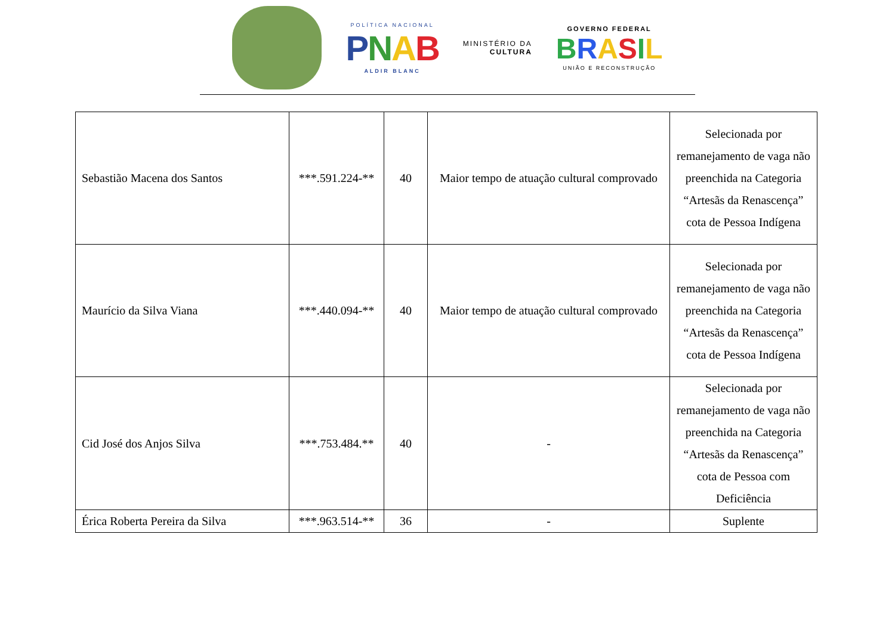POLÍTICA NACIONAL
PNAB
ALDIR BLANC
MINISTÉRIO DA
CULTURA
GOVERNO FEDERAL
BRASIL
UNIÃO E RECONSTRUÇÃO
| Sebastião Macena dos Santos | ***.591.224-** | 40 | Maior tempo de atuação cultural comprovado | Selecionada por remanejamento de vaga não preenchida na Categoria “Artesãs da Renascença” cota de Pessoa Indígena |
| Maurício da Silva Viana | ***.440.094-** | 40 | Maior tempo de atuação cultural comprovado | Selecionada por remanejamento de vaga não preenchida na Categoria “Artesãs da Renascença” cota de Pessoa Indígena |
| Cid José dos Anjos Silva | ***.753.484.** | 40 | - | Selecionada por remanejamento de vaga não preenchida na Categoria “Artesãs da Renascença” cota de Pessoa com Deficiência |
| Érica Roberta Pereira da Silva | ***.963.514-** | 36 | - | Suplente |